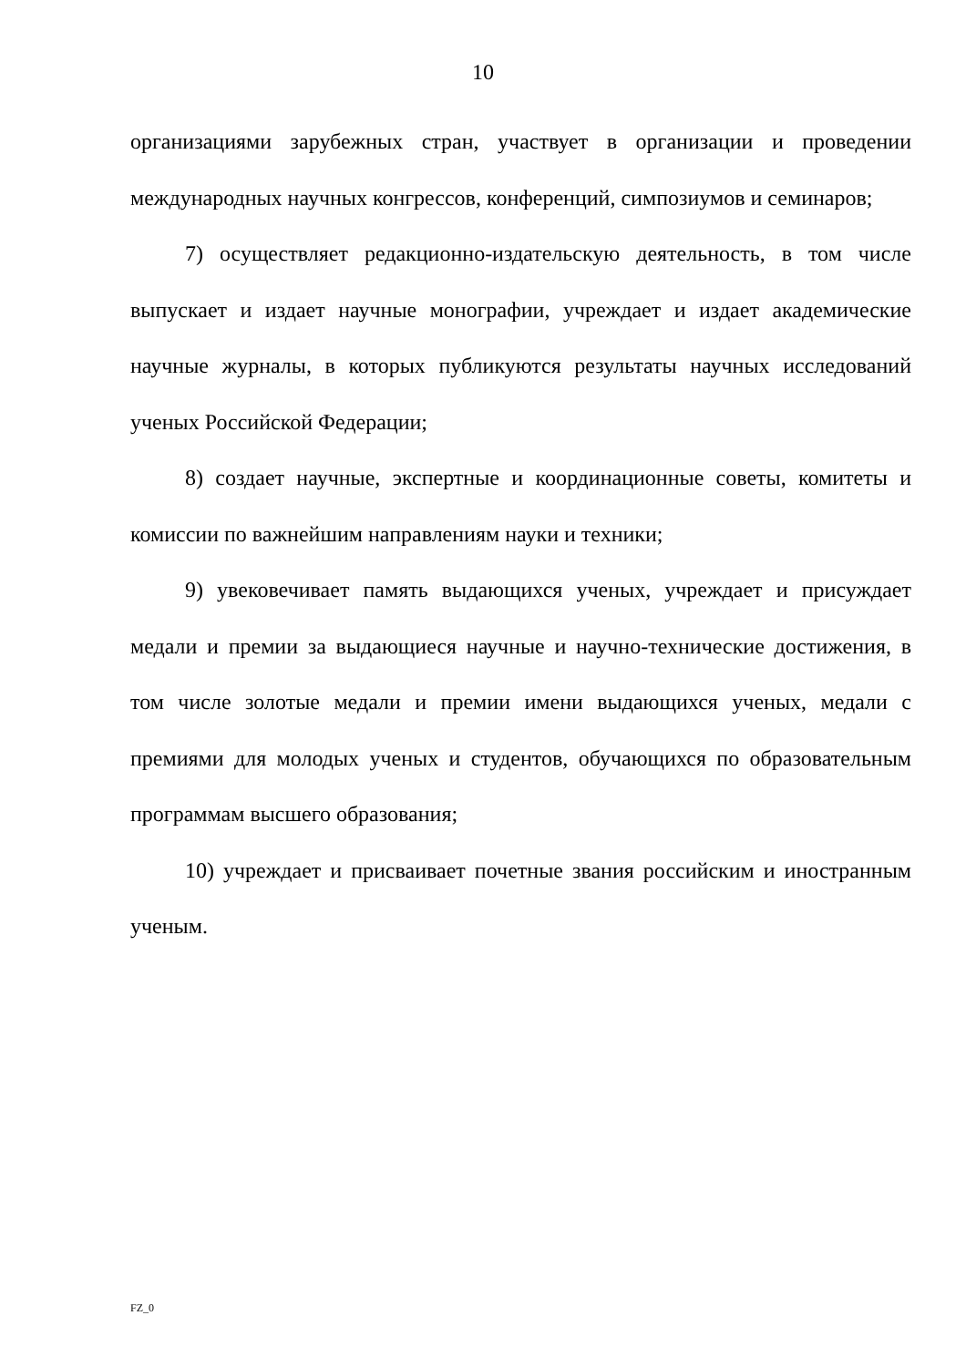10
организациями зарубежных стран, участвует в организации и проведении международных научных конгрессов, конференций, симпозиумов и семинаров;
7) осуществляет редакционно-издательскую деятельность, в том числе выпускает и издает научные монографии, учреждает и издает академические научные журналы, в которых публикуются результаты научных исследований ученых Российской Федерации;
8) создает научные, экспертные и координационные советы, комитеты и комиссии по важнейшим направлениям науки и техники;
9) увековечивает память выдающихся ученых, учреждает и присуждает медали и премии за выдающиеся научные и научно-технические достижения, в том числе золотые медали и премии имени выдающихся ученых, медали с премиями для молодых ученых и студентов, обучающихся по образовательным программам высшего образования;
10) учреждает и присваивает почетные звания российским и иностранным ученым.
FZ_0